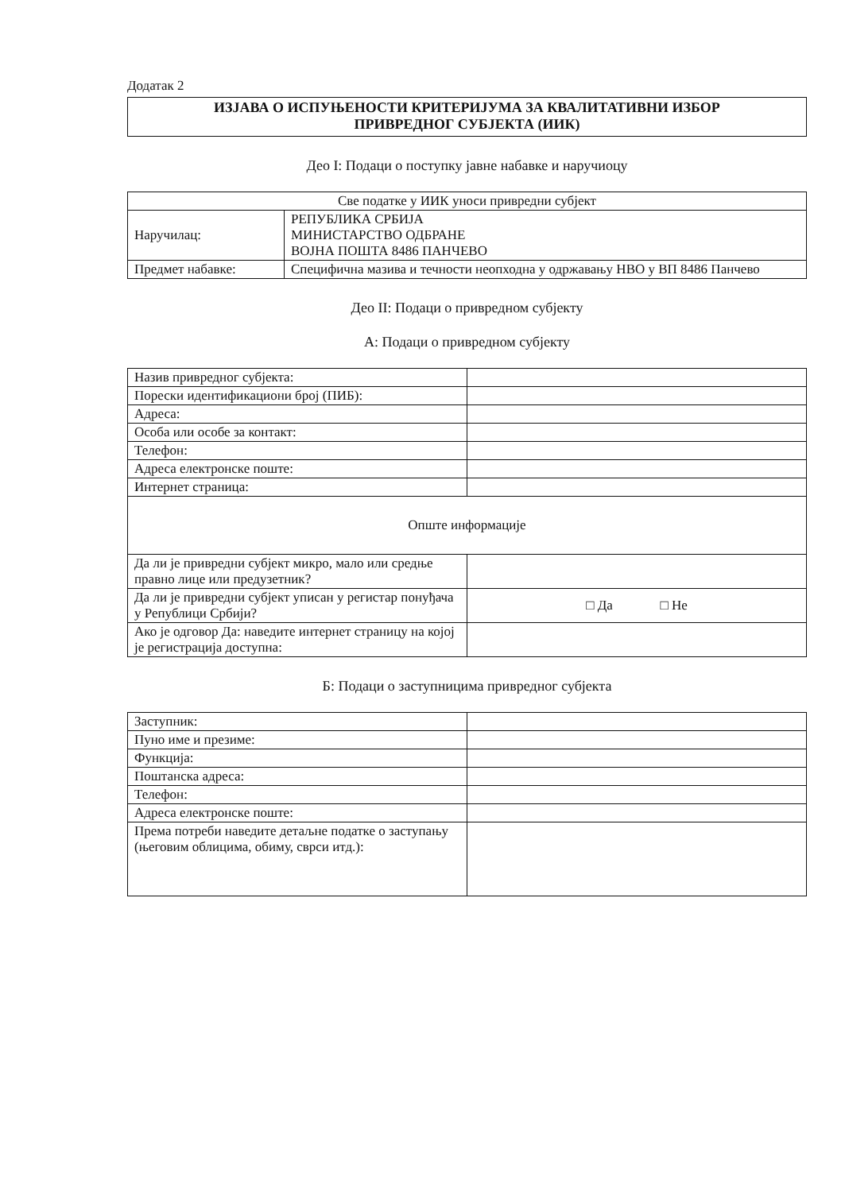Додатак 2
ИЗЈАВА О ИСПУЊЕНОСТИ КРИТЕРИЈУМА ЗА КВАЛИТАТИВНИ ИЗБОР
ПРИВРЕДНОГ СУБЈЕКТА (ИИК)
Део I: Подаци о поступку јавне набавке и наручиоцу
| Све податке у ИИК уноси привредни субјект | |
| Наручилац: | РЕПУБЛИКА СРБИЈА МИНИСТАРСТВО ОДБРАНЕ ВОЈНА ПОШТА 8486 ПАНЧЕВО |
| Предмет набавке: | Специфична мазива и течности неопходна у одржавању НВО у ВП 8486 Панчево |
Део II: Подаци о привредном субјекту
А: Подаци о привредном субјекту
| Назив привредног субјекта: | |
| Порески идентификациони број (ПИБ): | |
| Адреса: | |
| Особа или особе за контакт: | |
| Телефон: | |
| Адреса електронске поште: | |
| Интернет страница: | |
| Опште информације | |
| Да ли је привредни субјект микро, мало или средње правно лице или предузетник? | |
| Да ли је привредни субјект уписан у регистар понуђача у Републици Србији? | □ Да □ Не |
| Ако је одговор Да: наведите интернет страницу на којој је регистрација доступна: | |
Б: Подаци о заступницима привредног субјекта
| Заступник: | |
| Пуно име и презиме: | |
| Функција: | |
| Поштанска адреса: | |
| Телефон: | |
| Адреса електронске поште: | |
| Према потреби наведите детаљне податке о заступању (његовим облицима, обиму, сврси итд.): | |